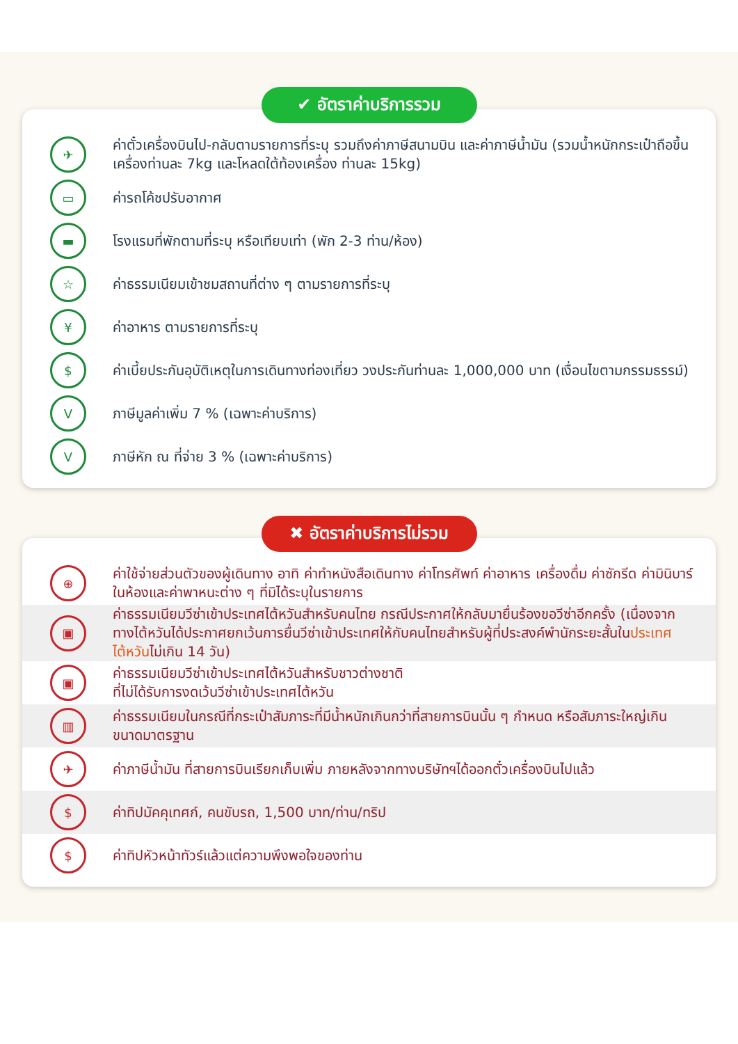✔ อัตราค่าบริการรวม
✈
ค่าตั๋วเครื่องบินไป-กลับตามรายการที่ระบุ รวมถึงค่าภาษีสนามบิน และค่าภาษีน้ำมัน (รวมน้ำหนักกระเป๋าถือขึ้นเครื่องท่านละ 7kg และโหลดใต้ท้องเครื่อง ท่านละ 15kg)
▭
ค่ารถโค้ชปรับอากาศ
▬
โรงแรมที่พักตามที่ระบุ หรือเทียบเท่า (พัก 2-3 ท่าน/ห้อง)
☆
ค่าธรรมเนียมเข้าชมสถานที่ต่าง ๆ ตามรายการที่ระบุ
¥
ค่าอาหาร ตามรายการที่ระบุ
$
ค่าเบี้ยประกันอุบัติเหตุในการเดินทางท่องเที่ยว วงประกันท่านละ 1,000,000 บาท (เงื่อนไขตามกรรมธรรม์)
V
ภาษีมูลค่าเพิ่ม 7 % (เฉพาะค่าบริการ)
V
ภาษีหัก ณ ที่จ่าย 3 % (เฉพาะค่าบริการ)
✖ อัตราค่าบริการไม่รวม
⊕
ค่าใช้จ่ายส่วนตัวของผู้เดินทาง อาทิ ค่าทำหนังสือเดินทาง ค่าโทรศัพท์ ค่าอาหาร เครื่องดื่ม ค่าซักรีด ค่ามินิบาร์ในห้องและค่าพาหนะต่าง ๆ ที่มิได้ระบุในรายการ
▣
ค่าธรรมเนียมวีซ่าเข้าประเทศไต้หวันสำหรับคนไทย กรณีประกาศให้กลับมายื่นร้องขอวีซ่าอีกครั้ง (เนื่องจากทางไต้หวันได้ประกาศยกเว้นการยื่นวีซ่าเข้าประเทศให้กับคนไทยสำหรับผู้ที่ประสงค์พำนักระยะสั้นในประเทศไต้หวันไม่เกิน 14 วัน)
▣
ค่าธรรมเนียมวีซ่าเข้าประเทศไต้หวันสำหรับชาวต่างชาติ
ที่ไม่ได้รับการงดเว้นวีซ่าเข้าประเทศไต้หวัน
▥
ค่าธรรมเนียมในกรณีที่กระเป๋าสัมภาระที่มีน้ำหนักเกินกว่าที่สายการบินนั้น ๆ กำหนด หรือสัมภาระใหญ่เกินขนาดมาตรฐาน
✈
ค่าภาษีน้ำมัน ที่สายการบินเรียกเก็บเพิ่ม ภายหลังจากทางบริษัทฯได้ออกตั๋วเครื่องบินไปแล้ว
$
ค่าทิปมัคคุเทศก์, คนขับรถ, 1,500 บาท/ท่าน/ทริป
$
ค่าทิปหัวหน้าทัวร์แล้วแต่ความพึงพอใจของท่าน